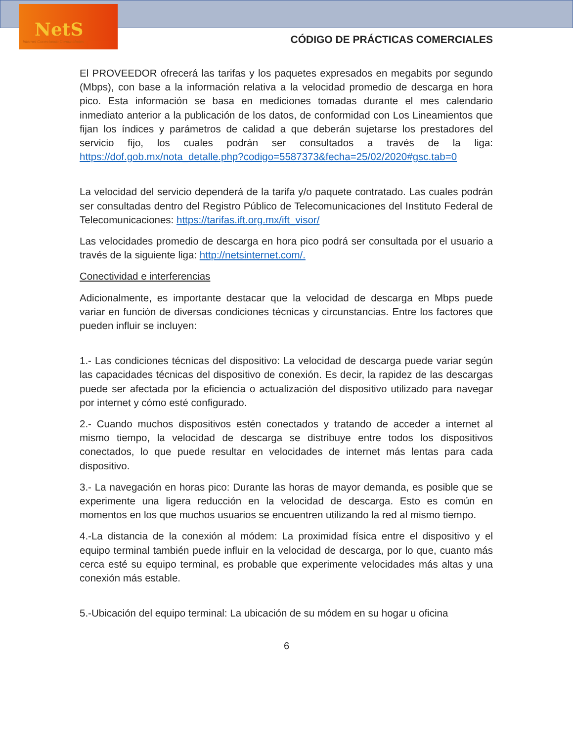NetS
Internet Conectando Comunidades
CÓDIGO DE PRÁCTICAS COMERCIALES
El PROVEEDOR ofrecerá las tarifas y los paquetes expresados en megabits por segundo (Mbps), con base a la información relativa a la velocidad promedio de descarga en hora pico. Esta información se basa en mediciones tomadas durante el mes calendario inmediato anterior a la publicación de los datos, de conformidad con Los Lineamientos que fijan los índices y parámetros de calidad a que deberán sujetarse los prestadores del servicio fijo, los cuales podrán ser consultados a través de la liga: https://dof.gob.mx/nota_detalle.php?codigo=5587373&fecha=25/02/2020#gsc.tab=0
La velocidad del servicio dependerá de la tarifa y/o paquete contratado. Las cuales podrán ser consultadas dentro del Registro Público de Telecomunicaciones del Instituto Federal de Telecomunicaciones: https://tarifas.ift.org.mx/ift_visor/
Las velocidades promedio de descarga en hora pico podrá ser consultada por el usuario a través de la siguiente liga: http://netsinternet.com/.
Conectividad e interferencias
Adicionalmente, es importante destacar que la velocidad de descarga en Mbps puede variar en función de diversas condiciones técnicas y circunstancias. Entre los factores que pueden influir se incluyen:
1.- Las condiciones técnicas del dispositivo: La velocidad de descarga puede variar según las capacidades técnicas del dispositivo de conexión. Es decir, la rapidez de las descargas puede ser afectada por la eficiencia o actualización del dispositivo utilizado para navegar por internet y cómo esté configurado.
2.- Cuando muchos dispositivos estén conectados y tratando de acceder a internet al mismo tiempo, la velocidad de descarga se distribuye entre todos los dispositivos conectados, lo que puede resultar en velocidades de internet más lentas para cada dispositivo.
3.- La navegación en horas pico: Durante las horas de mayor demanda, es posible que se experimente una ligera reducción en la velocidad de descarga. Esto es común en momentos en los que muchos usuarios se encuentren utilizando la red al mismo tiempo.
4.-La distancia de la conexión al módem: La proximidad física entre el dispositivo y el equipo terminal también puede influir en la velocidad de descarga, por lo que, cuanto más cerca esté su equipo terminal, es probable que experimente velocidades más altas y una conexión más estable.
5.-Ubicación del equipo terminal: La ubicación de su módem en su hogar u oficina
6